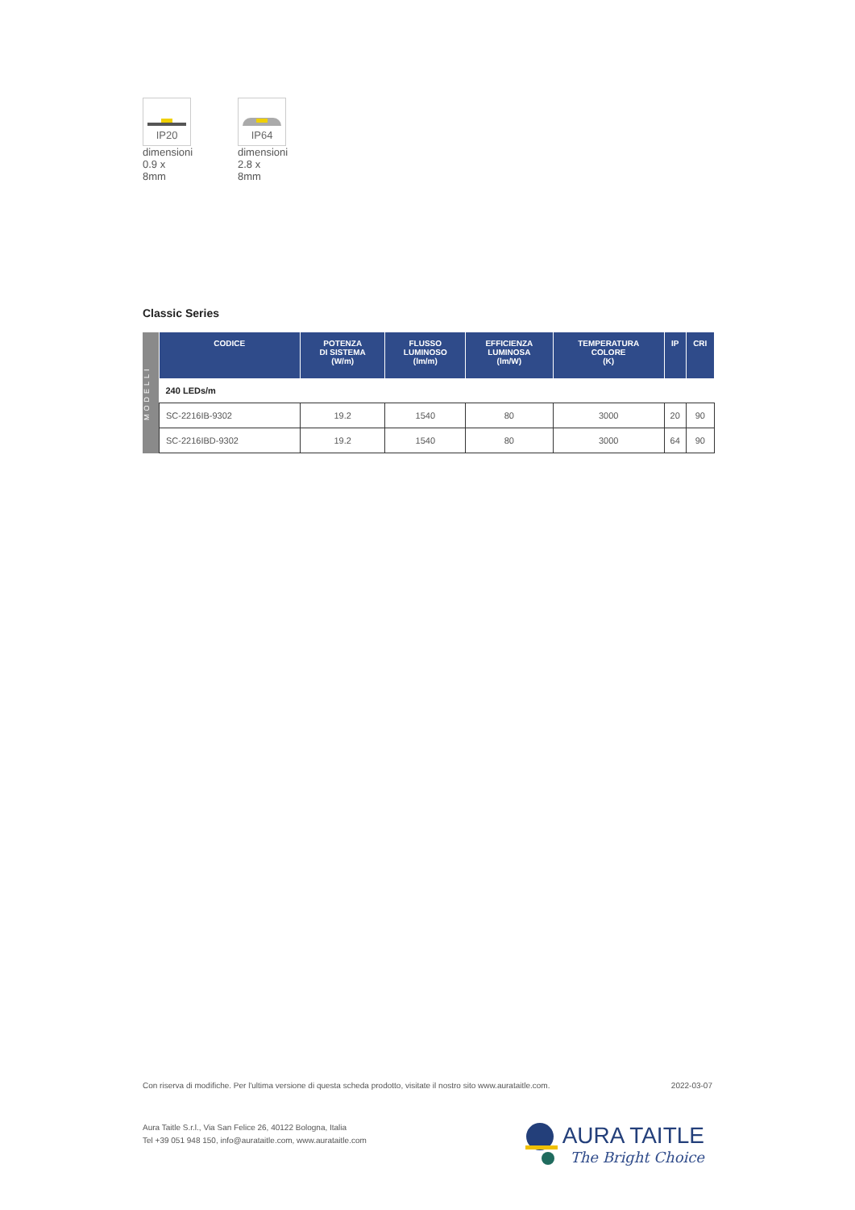IP20
dimensioni
0.9 x 8mm
IP64
dimensioni
2.8 x 8mm
Classic Series
MODELLI
| CODICE | POTENZA DI SISTEMA (W/m) | FLUSSO LUMINOSO (lm/m) | EFFICIENZA LUMINOSA (lm/W) | TEMPERATURA COLORE (K) | IP | CRI |
| --- | --- | --- | --- | --- | --- | --- |
| 240 LEDs/m | | | | | | |
| SC-2216IB-9302 | 19.2 | 1540 | 80 | 3000 | 20 | 90 |
| SC-2216IBD-9302 | 19.2 | 1540 | 80 | 3000 | 64 | 90 |
Con riserva di modifiche. Per l'ultima versione di questa scheda prodotto, visitate il nostro sito www.aurataitle.com. 2022-03-07
Aura Taitle S.r.l., Via San Felice 26, 40122 Bologna, Italia
Tel +39 051 948 150, info@aurataitle.com, www.aurataitle.com
AURA TAITLE
The Bright Choice